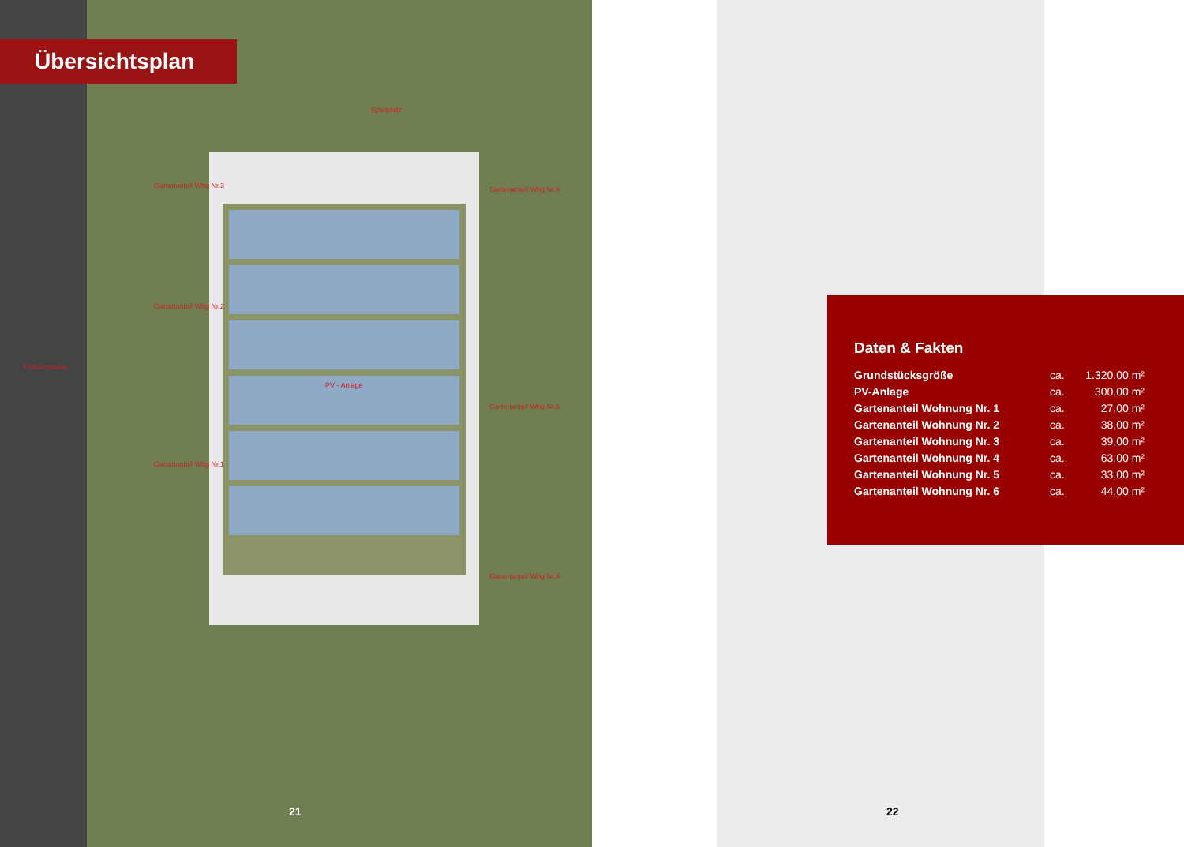Übersichtsplan
Spielplatz
PV - Anlage
Gartenanteil Whg Nr.3
Gartenanteil Whg Nr.2
Gartenanteil Whg Nr.1
Gartenanteil Whg Nr.6
Gartenanteil Whg Nr.5
Gartenanteil Whg Nr.4
Fridolinstraße
21
Daten & Fakten
| Grundstücksgröße | ca. | 1.320,00 m² |
| PV-Anlage | ca. | 300,00 m² |
| Gartenanteil Wohnung Nr. 1 | ca. | 27,00 m² |
| Gartenanteil Wohnung Nr. 2 | ca. | 38,00 m² |
| Gartenanteil Wohnung Nr. 3 | ca. | 39,00 m² |
| Gartenanteil Wohnung Nr. 4 | ca. | 63,00 m² |
| Gartenanteil Wohnung Nr. 5 | ca. | 33,00 m² |
| Gartenanteil Wohnung Nr. 6 | ca. | 44,00 m² |
22